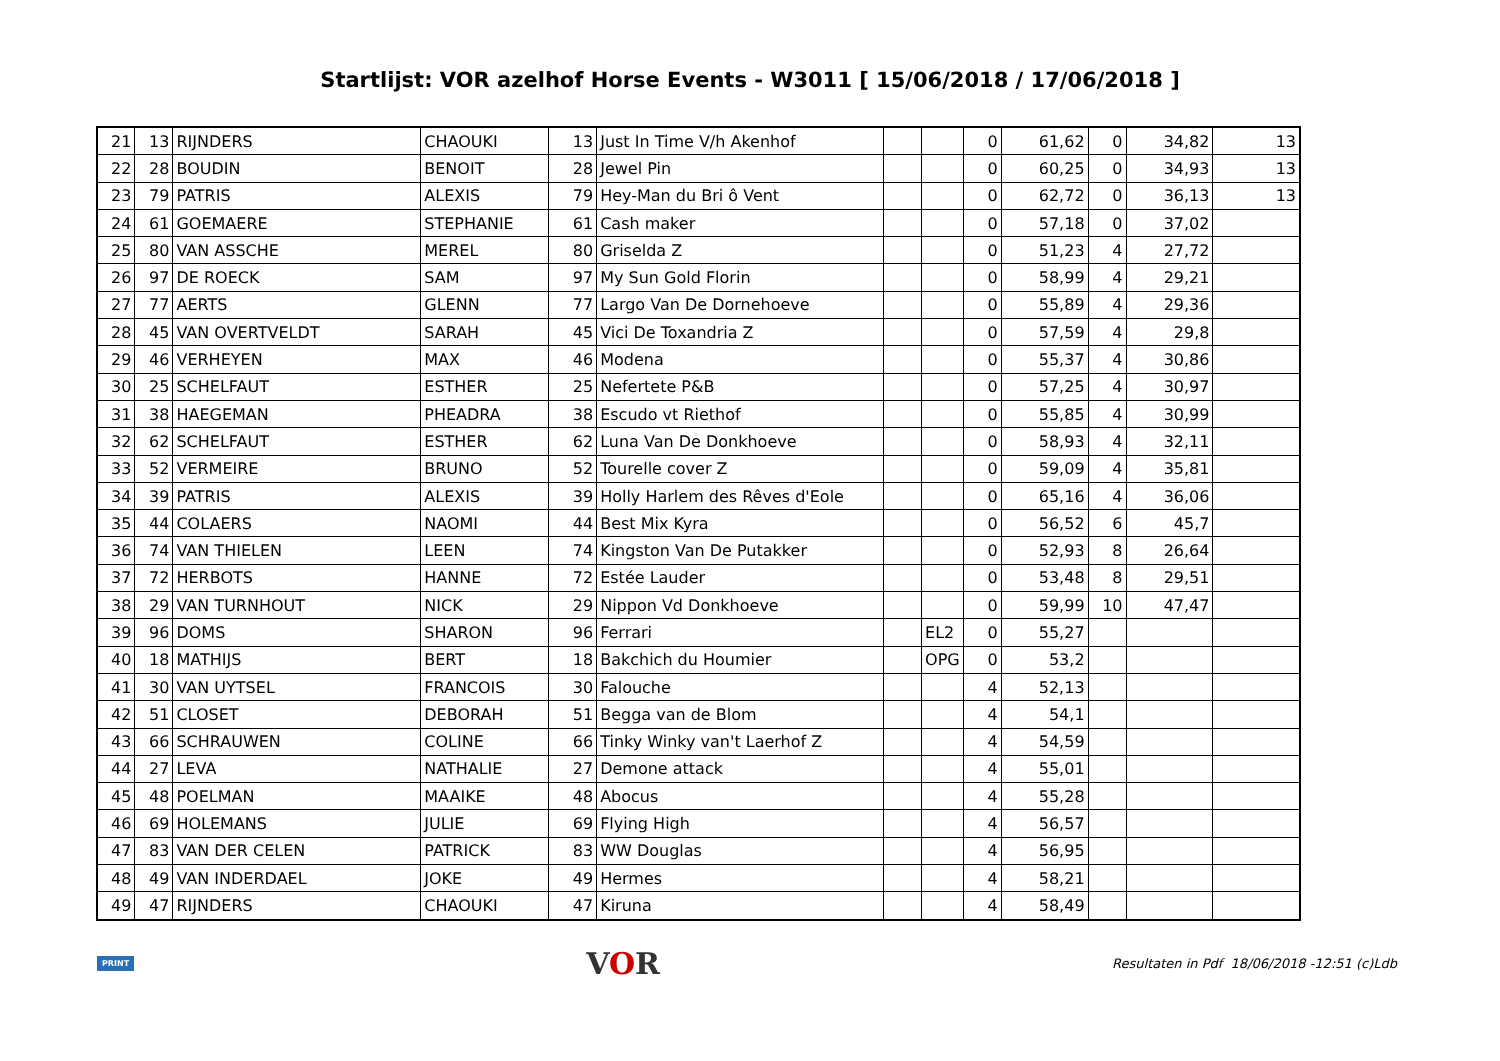Startlijst: VOR azelhof Horse Events - W3011 [ 15/06/2018 / 17/06/2018 ]
| 21 | 13 | RIJNDERS | CHAOUKI | 13 | Just In Time V/h Akenhof | | | 0 | 61,62 | 0 | 34,82 | 13 |
| 22 | 28 | BOUDIN | BENOIT | 28 | Jewel Pin | | | 0 | 60,25 | 0 | 34,93 | 13 |
| 23 | 79 | PATRIS | ALEXIS | 79 | Hey-Man du Bri ô Vent | | | 0 | 62,72 | 0 | 36,13 | 13 |
| 24 | 61 | GOEMAERE | STEPHANIE | 61 | Cash maker | | | 0 | 57,18 | 0 | 37,02 | |
| 25 | 80 | VAN ASSCHE | MEREL | 80 | Griselda Z | | | 0 | 51,23 | 4 | 27,72 | |
| 26 | 97 | DE ROECK | SAM | 97 | My Sun Gold Florin | | | 0 | 58,99 | 4 | 29,21 | |
| 27 | 77 | AERTS | GLENN | 77 | Largo Van De Dornehoeve | | | 0 | 55,89 | 4 | 29,36 | |
| 28 | 45 | VAN OVERTVELDT | SARAH | 45 | Vici De Toxandria Z | | | 0 | 57,59 | 4 | 29,8 | |
| 29 | 46 | VERHEYEN | MAX | 46 | Modena | | | 0 | 55,37 | 4 | 30,86 | |
| 30 | 25 | SCHELFAUT | ESTHER | 25 | Nefertete P&B | | | 0 | 57,25 | 4 | 30,97 | |
| 31 | 38 | HAEGEMAN | PHEADRA | 38 | Escudo vt Riethof | | | 0 | 55,85 | 4 | 30,99 | |
| 32 | 62 | SCHELFAUT | ESTHER | 62 | Luna Van De Donkhoeve | | | 0 | 58,93 | 4 | 32,11 | |
| 33 | 52 | VERMEIRE | BRUNO | 52 | Tourelle cover Z | | | 0 | 59,09 | 4 | 35,81 | |
| 34 | 39 | PATRIS | ALEXIS | 39 | Holly Harlem des Rêves d'Eole | | | 0 | 65,16 | 4 | 36,06 | |
| 35 | 44 | COLAERS | NAOMI | 44 | Best Mix Kyra | | | 0 | 56,52 | 6 | 45,7 | |
| 36 | 74 | VAN THIELEN | LEEN | 74 | Kingston Van De Putakker | | | 0 | 52,93 | 8 | 26,64 | |
| 37 | 72 | HERBOTS | HANNE | 72 | Estée Lauder | | | 0 | 53,48 | 8 | 29,51 | |
| 38 | 29 | VAN TURNHOUT | NICK | 29 | Nippon Vd Donkhoeve | | | 0 | 59,99 | 10 | 47,47 | |
| 39 | 96 | DOMS | SHARON | 96 | Ferrari | | EL2 | 0 | 55,27 | | | |
| 40 | 18 | MATHIJS | BERT | 18 | Bakchich du Houmier | | OPG | 0 | 53,2 | | | |
| 41 | 30 | VAN UYTSEL | FRANCOIS | 30 | Falouche | | | 4 | 52,13 | | | |
| 42 | 51 | CLOSET | DEBORAH | 51 | Begga van de Blom | | | 4 | 54,1 | | | |
| 43 | 66 | SCHRAUWEN | COLINE | 66 | Tinky Winky van't Laerhof Z | | | 4 | 54,59 | | | |
| 44 | 27 | LEVA | NATHALIE | 27 | Demone attack | | | 4 | 55,01 | | | |
| 45 | 48 | POELMAN | MAAIKE | 48 | Abocus | | | 4 | 55,28 | | | |
| 46 | 69 | HOLEMANS | JULIE | 69 | Flying High | | | 4 | 56,57 | | | |
| 47 | 83 | VAN DER CELEN | PATRICK | 83 | WW Douglas | | | 4 | 56,95 | | | |
| 48 | 49 | VAN INDERDAEL | JOKE | 49 | Hermes | | | 4 | 58,21 | | | |
| 49 | 47 | RIJNDERS | CHAOUKI | 47 | Kiruna | | | 4 | 58,49 | | | |
PRINT
VOR
Resultaten in Pdf 18/06/2018 -12:51 (c)Ldb